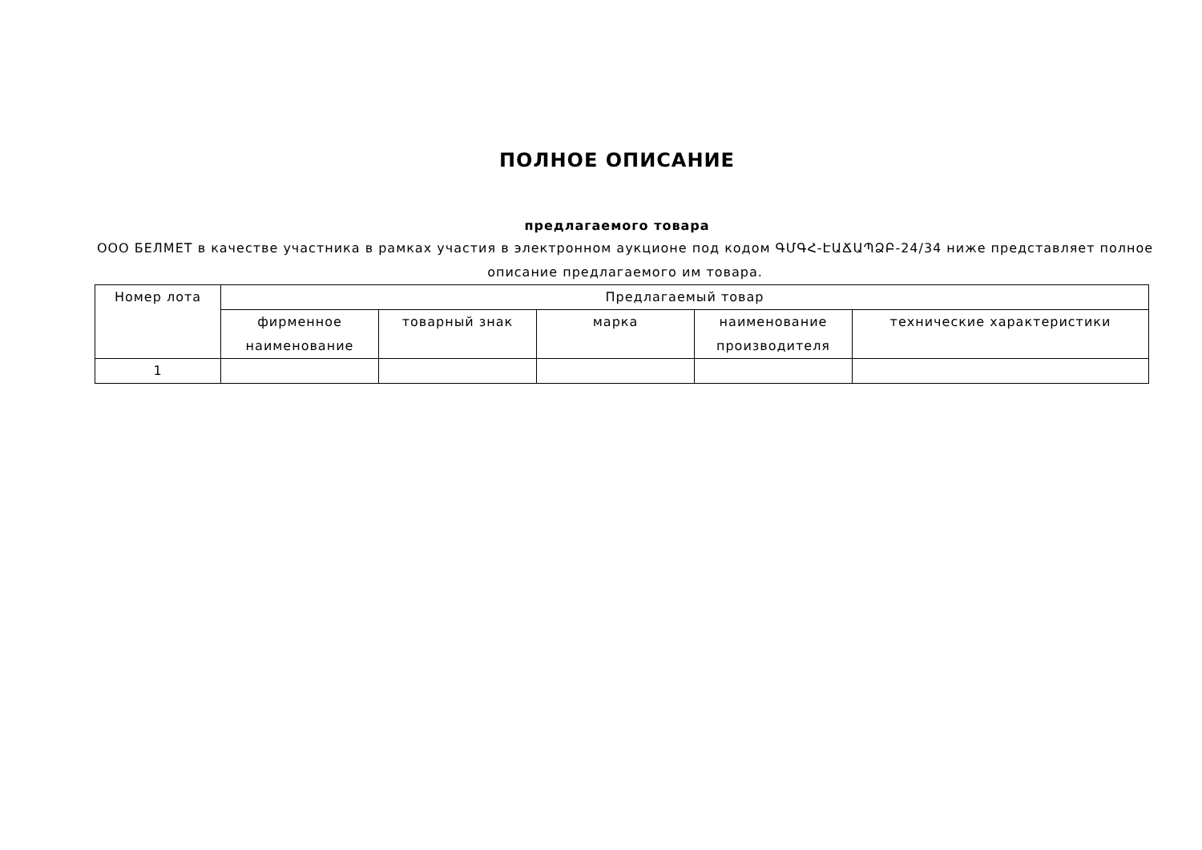ПОЛНОЕ ОПИСАНИЕ
предлагаемого товара
ООО БЕЛМЕТ в качестве участника в рамках участия в электронном аукционе под кодом ԳՄԳՀ-ԷԱՃԱՊՁԲ-24/34 ниже представляет полное описание предлагаемого им товара.
| Номер лота | Предлагаемый товар | | | | |
| --- | --- | --- | --- | --- | --- |
| | фирменное наименование | товарный знак | марка | наименование производителя | технические характеристики |
| 1 | | | | | |